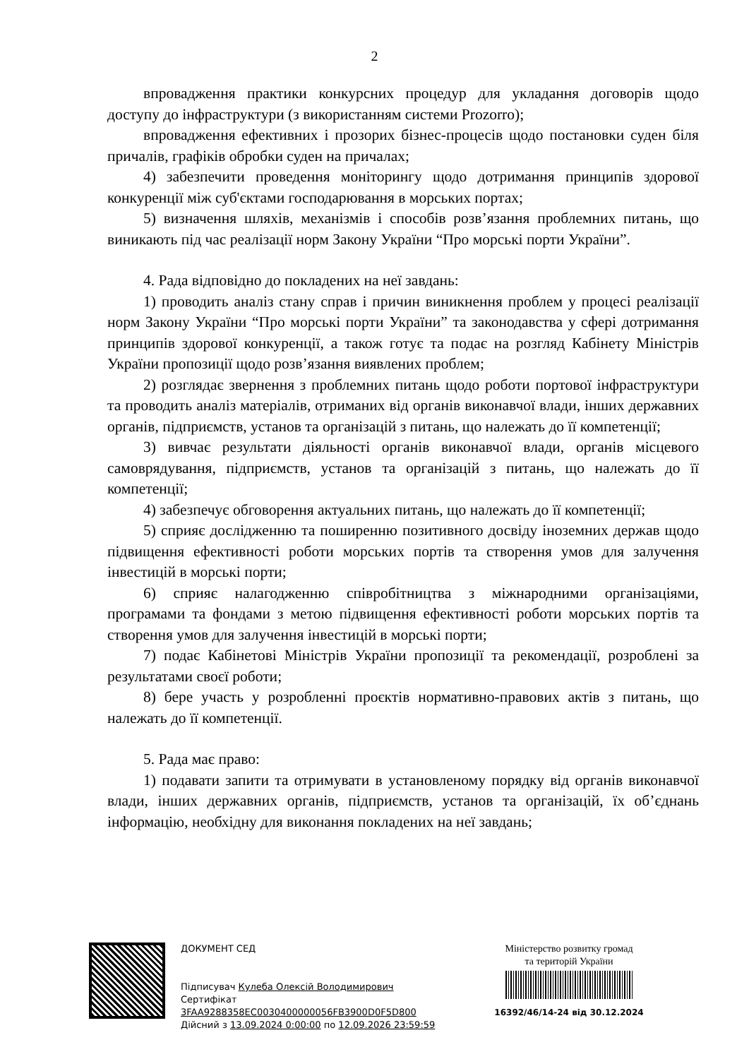2
впровадження практики конкурсних процедур для укладання договорів щодо доступу до інфраструктури (з використанням системи Prozorro);
впровадження ефективних і прозорих бізнес-процесів щодо постановки суден біля причалів, графіків обробки суден на причалах;
4) забезпечити проведення моніторингу щодо дотримання принципів здорової конкуренції між суб'єктами господарювання в морських портах;
5) визначення шляхів, механізмів і способів розв’язання проблемних питань, що виникають під час реалізації норм Закону України “Про морські порти України”.
4. Рада відповідно до покладених на неї завдань:
1) проводить аналіз стану справ і причин виникнення проблем у процесі реалізації норм Закону України “Про морські порти України” та законодавства у сфері дотримання принципів здорової конкуренції, а також готує та подає на розгляд Кабінету Міністрів України пропозиції щодо розв’язання виявлених проблем;
2) розглядає звернення з проблемних питань щодо роботи портової інфраструктури та проводить аналіз матеріалів, отриманих від органів виконавчої влади, інших державних органів, підприємств, установ та організацій з питань, що належать до її компетенції;
3) вивчає результати діяльності органів виконавчої влади, органів місцевого самоврядування, підприємств, установ та організацій з питань, що належать до її компетенції;
4) забезпечує обговорення актуальних питань, що належать до її компетенції;
5) сприяє дослідженню та поширенню позитивного досвіду іноземних держав щодо підвищення ефективності роботи морських портів та створення умов для залучення інвестицій в морські порти;
6) сприяє налагодженню співробітництва з міжнародними організаціями, програмами та фондами з метою підвищення ефективності роботи морських портів та створення умов для залучення інвестицій в морські порти;
7) подає Кабінетові Міністрів України пропозиції та рекомендації, розроблені за результатами своєї роботи;
8) бере участь у розробленні проєктів нормативно-правових актів з питань, що належать до її компетенції.
5. Рада має право:
1) подавати запити та отримувати в установленому порядку від органів виконавчої влади, інших державних органів, підприємств, установ та організацій, їх об’єднань інформацію, необхідну для виконання покладених на неї завдань;
ДОКУМЕНТ СЕД
Підписувач Кулеба Олексій Володимирович
Сертифікат 3FAA9288358EC0030400000056FB3900D0F5D800
Дійсний з 13.09.2024 0:00:00 по 12.09.2026 23:59:59
Міністерство розвитку громад
та територій України
16392/46/14-24 від 30.12.2024